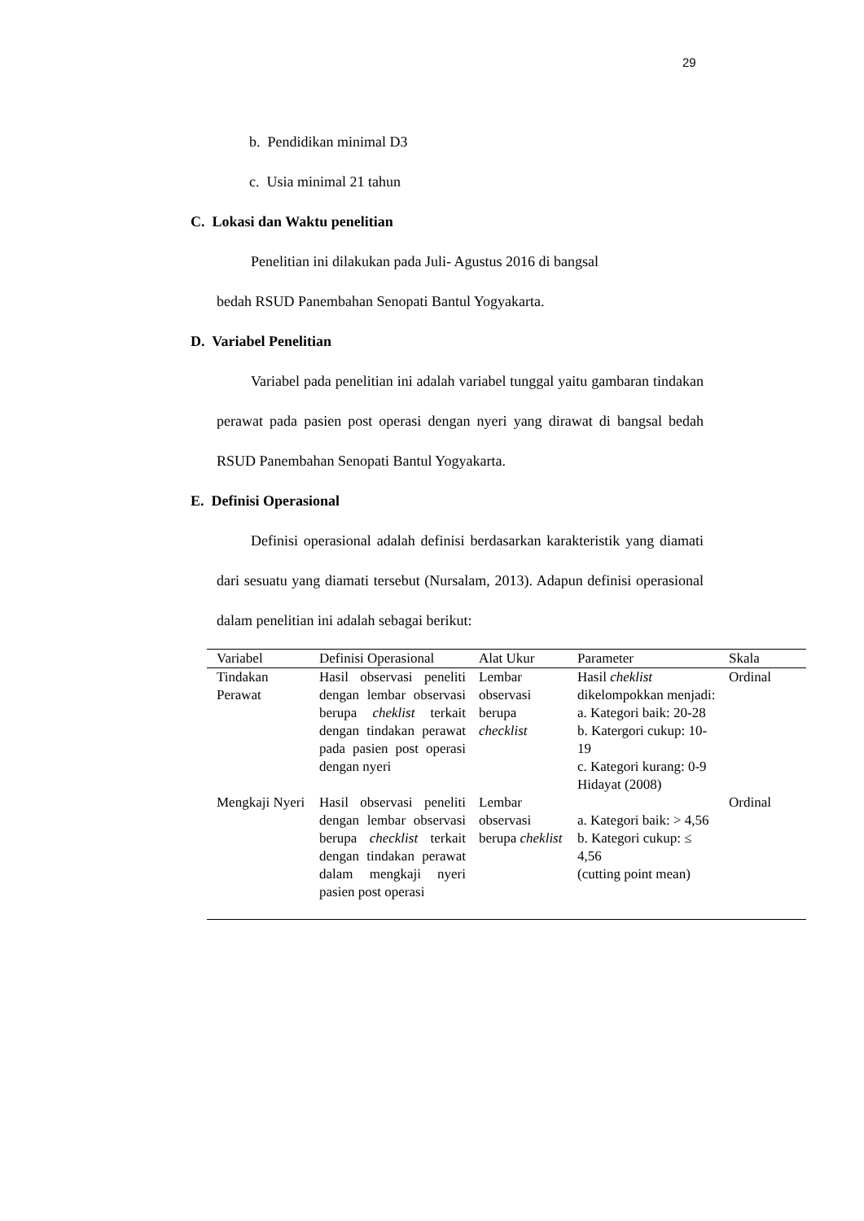29
b. Pendidikan minimal D3
c. Usia minimal 21 tahun
C. Lokasi dan Waktu penelitian
Penelitian ini dilakukan pada Juli- Agustus 2016 di bangsal
bedah RSUD Panembahan Senopati Bantul Yogyakarta.
D. Variabel Penelitian
Variabel pada penelitian ini adalah variabel tunggal yaitu gambaran tindakan perawat pada pasien post operasi dengan nyeri yang dirawat di bangsal bedah RSUD Panembahan Senopati Bantul Yogyakarta.
E. Definisi Operasional
Definisi operasional adalah definisi berdasarkan karakteristik yang diamati dari sesuatu yang diamati tersebut (Nursalam, 2013). Adapun definisi operasional dalam penelitian ini adalah sebagai berikut:
| Variabel | Definisi Operasional | Alat Ukur | Parameter | Skala |
| --- | --- | --- | --- | --- |
| Tindakan Perawat | Hasil observasi peneliti dengan lembar observasi berupa cheklist terkait dengan tindakan perawat pada pasien post operasi dengan nyeri | Lembar observasi berupa checklist | Hasil cheklist dikelompokkan menjadi: a. Kategori baik: 20-28 b. Katergori cukup: 10-19 c. Kategori kurang: 0-9 Hidayat (2008) | Ordinal |
| Mengkaji Nyeri | Hasil observasi peneliti dengan lembar observasi berupa checklist terkait dengan tindakan perawat dalam mengkaji nyeri pasien post operasi | Lembar observasi berupa cheklist | a. Kategori baik: > 4,56 b. Kategori cukup: ≤ 4,56 (cutting point mean) | Ordinal |